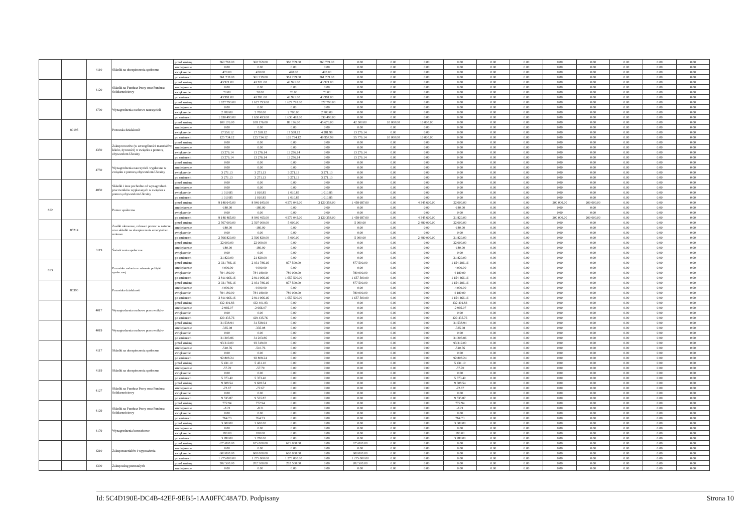| | | 4110 | Składki na ubezpieczenia społeczne | przed zmianą | 360 769.00 | 360 769.00 | 360 769.00 | 360 769.00 | 0.00 | 0.00 | 0.00 | 0.00 | 0.00 | 0.00 | 0.00 | 0.00 | 0.00 | 0.00 | 0.00 |
| | | | | zmniejszenie | 0.00 | 0.00 | 0.00 | 0.00 | 0.00 | 0.00 | 0.00 | 0.00 | 0.00 | 0.00 | 0.00 | 0.00 | 0.00 | 0.00 | 0.00 |
| | | | | zwiększenie | 470.00 | 470.00 | 470.00 | 470.00 | 0.00 | 0.00 | 0.00 | 0.00 | 0.00 | 0.00 | 0.00 | 0.00 | 0.00 | 0.00 | 0.00 |
| | | | | po zmianach | 361 239.00 | 361 239.00 | 361 239.00 | 361 239.00 | 0.00 | 0.00 | 0.00 | 0.00 | 0.00 | 0.00 | 0.00 | 0.00 | 0.00 | 0.00 | 0.00 |
| | | 4120 | Składki na Fundusz Pracy oraz Fundusz Solidarnościowy | przed zmianą | 43 921.00 | 43 921.00 | 43 921.00 | 43 921.00 | 0.00 | 0.00 | 0.00 | 0.00 | 0.00 | 0.00 | 0.00 | 0.00 | 0.00 | 0.00 | 0.00 |
| | | | | zmniejszenie | 0.00 | 0.00 | 0.00 | 0.00 | 0.00 | 0.00 | 0.00 | 0.00 | 0.00 | 0.00 | 0.00 | 0.00 | 0.00 | 0.00 | 0.00 |
| | | | | zwiększenie | 70.00 | 70.00 | 70.00 | 70.00 | 0.00 | 0.00 | 0.00 | 0.00 | 0.00 | 0.00 | 0.00 | 0.00 | 0.00 | 0.00 | 0.00 |
| | | | | po zmianach | 43 991.00 | 43 991.00 | 43 991.00 | 43 991.00 | 0.00 | 0.00 | 0.00 | 0.00 | 0.00 | 0.00 | 0.00 | 0.00 | 0.00 | 0.00 | 0.00 |
| | | 4790 | Wynagrodzenia osobowe nauczycieli | przed zmianą | 1 627 793.00 | 1 627 793.00 | 1 627 793.00 | 1 627 793.00 | 0.00 | 0.00 | 0.00 | 0.00 | 0.00 | 0.00 | 0.00 | 0.00 | 0.00 | 0.00 | 0.00 |
| | | | | zmniejszenie | 0.00 | 0.00 | 0.00 | 0.00 | 0.00 | 0.00 | 0.00 | 0.00 | 0.00 | 0.00 | 0.00 | 0.00 | 0.00 | 0.00 | 0.00 |
| | | | | zwiększenie | 2 700.00 | 2 700.00 | 2 700.00 | 2 700.00 | 0.00 | 0.00 | 0.00 | 0.00 | 0.00 | 0.00 | 0.00 | 0.00 | 0.00 | 0.00 | 0.00 |
| | | | | po zmianach | 1 630 493.00 | 1 630 493.00 | 1 630 493.00 | 1 630 493.00 | 0.00 | 0.00 | 0.00 | 0.00 | 0.00 | 0.00 | 0.00 | 0.00 | 0.00 | 0.00 | 0.00 |
| | 80195 | | Pozostała działalność | przed zmianą | 108 176.00 | 108 176.00 | 88 176.00 | 45 676.00 | 42 500.00 | 10 000.00 | 10 000.00 | 0.00 | 0.00 | 0.00 | 0.00 | 0.00 | 0.00 | 0.00 | 0.00 |
| | | | | zmniejszenie | 0.00 | 0.00 | 0.00 | 0.00 | 0.00 | 0.00 | 0.00 | 0.00 | 0.00 | 0.00 | 0.00 | 0.00 | 0.00 | 0.00 | 0.00 |
| | | | | zwiększenie | 17 558.12 | 17 558.12 | 17 558.12 | 4 281.98 | 13 276.14 | 0.00 | 0.00 | 0.00 | 0.00 | 0.00 | 0.00 | 0.00 | 0.00 | 0.00 | 0.00 |
| | | | | po zmianach | 125 734.12 | 125 734.12 | 105 734.12 | 49 957.98 | 55 776.14 | 10 000.00 | 10 000.00 | 0.00 | 0.00 | 0.00 | 0.00 | 0.00 | 0.00 | 0.00 | 0.00 |
| | | 4350 | Zakup towarów (w szczególności materiałów, leków, żywności) w związku z pomocą obywatelom Ukrainy | przed zmianą | 0.00 | 0.00 | 0.00 | 0.00 | 0.00 | 0.00 | 0.00 | 0.00 | 0.00 | 0.00 | 0.00 | 0.00 | 0.00 | 0.00 | 0.00 |
| | | | | zmniejszenie | 0.00 | 0.00 | 0.00 | 0.00 | 0.00 | 0.00 | 0.00 | 0.00 | 0.00 | 0.00 | 0.00 | 0.00 | 0.00 | 0.00 | 0.00 |
| | | | | zwiększenie | 13 276.14 | 13 276.14 | 13 276.14 | 0.00 | 13 276.14 | 0.00 | 0.00 | 0.00 | 0.00 | 0.00 | 0.00 | 0.00 | 0.00 | 0.00 | 0.00 |
| | | | | po zmianach | 13 276.14 | 13 276.14 | 13 276.14 | 0.00 | 13 276.14 | 0.00 | 0.00 | 0.00 | 0.00 | 0.00 | 0.00 | 0.00 | 0.00 | 0.00 | 0.00 |
| | | 4750 | Wynagrodzenia nauczycieli wypłacane w związku z pomocą obywatelom Ukrainy | przed zmianą | 0.00 | 0.00 | 0.00 | 0.00 | 0.00 | 0.00 | 0.00 | 0.00 | 0.00 | 0.00 | 0.00 | 0.00 | 0.00 | 0.00 | 0.00 |
| | | | | zmniejszenie | 0.00 | 0.00 | 0.00 | 0.00 | 0.00 | 0.00 | 0.00 | 0.00 | 0.00 | 0.00 | 0.00 | 0.00 | 0.00 | 0.00 | 0.00 |
| | | | | zwiększenie | 3 271.13 | 3 271.13 | 3 271.13 | 3 271.13 | 0.00 | 0.00 | 0.00 | 0.00 | 0.00 | 0.00 | 0.00 | 0.00 | 0.00 | 0.00 | 0.00 |
| | | | | po zmianach | 3 271.13 | 3 271.13 | 3 271.13 | 3 271.13 | 0.00 | 0.00 | 0.00 | 0.00 | 0.00 | 0.00 | 0.00 | 0.00 | 0.00 | 0.00 | 0.00 |
| | | 4850 | Składki i inne pochodne od wynagrodzeń pracowników wypłacanych w związku z pomocą obywatelom Ukrainy | przed zmianą | 0.00 | 0.00 | 0.00 | 0.00 | 0.00 | 0.00 | 0.00 | 0.00 | 0.00 | 0.00 | 0.00 | 0.00 | 0.00 | 0.00 | 0.00 |
| | | | | zmniejszenie | 0.00 | 0.00 | 0.00 | 0.00 | 0.00 | 0.00 | 0.00 | 0.00 | 0.00 | 0.00 | 0.00 | 0.00 | 0.00 | 0.00 | 0.00 |
| | | | | zwiększenie | 1 010.85 | 1 010.85 | 1 010.85 | 1 010.85 | 0.00 | 0.00 | 0.00 | 0.00 | 0.00 | 0.00 | 0.00 | 0.00 | 0.00 | 0.00 | 0.00 |
| | | | | po zmianach | 1 010.85 | 1 010.85 | 1 010.85 | 1 010.85 | 0.00 | 0.00 | 0.00 | 0.00 | 0.00 | 0.00 | 0.00 | 0.00 | 0.00 | 0.00 | 0.00 |
| 852 | | | Pomoc społeczna | przed zmianą | 9 146 645.00 | 8 946 645.00 | 4 579 045.00 | 3 120 358.00 | 1 458 687.00 | 0.00 | 4 345 600.00 | 22 000.00 | 0.00 | 0.00 | 200 000.00 | 200 000.00 | 0.00 | 0.00 | 0.00 |
| | | | | zmniejszenie | -180.00 | -180.00 | 0.00 | 0.00 | 0.00 | 0.00 | 0.00 | -180.00 | 0.00 | 0.00 | 0.00 | 0.00 | 0.00 | 0.00 | 0.00 |
| | | | | zwiększenie | 0.00 | 0.00 | 0.00 | 0.00 | 0.00 | 0.00 | 0.00 | 0.00 | 0.00 | 0.00 | 0.00 | 0.00 | 0.00 | 0.00 | 0.00 |
| | | | | po zmianach | 9 146 465.00 | 8 946 465.00 | 4 579 045.00 | 3 120 358.00 | 1 458 687.00 | 0.00 | 4 345 600.00 | 21 820.00 | 0.00 | 0.00 | 200 000.00 | 200 000.00 | 0.00 | 0.00 | 0.00 |
| | 85214 | | Zasiłki okresowe, celowe i pomoc w naturze oraz składki na ubezpieczenia emerytalne i rentowe | przed zmianą | 2 507 000.00 | 2 507 000.00 | 5 000.00 | 0.00 | 5 000.00 | 0.00 | 2 480 000.00 | 22 000.00 | 0.00 | 0.00 | 0.00 | 0.00 | 0.00 | 0.00 | 0.00 |
| | | | | zmniejszenie | -180.00 | -180.00 | 0.00 | 0.00 | 0.00 | 0.00 | 0.00 | -180.00 | 0.00 | 0.00 | 0.00 | 0.00 | 0.00 | 0.00 | 0.00 |
| | | | | zwiększenie | 0.00 | 0.00 | 0.00 | 0.00 | 0.00 | 0.00 | 0.00 | 0.00 | 0.00 | 0.00 | 0.00 | 0.00 | 0.00 | 0.00 | 0.00 |
| | | | | po zmianach | 2 506 820.00 | 2 506 820.00 | 5 000.00 | 0.00 | 5 000.00 | 0.00 | 2 480 000.00 | 21 820.00 | 0.00 | 0.00 | 0.00 | 0.00 | 0.00 | 0.00 | 0.00 |
| | | 3119 | Świadczenia społeczne | przed zmianą | 22 000.00 | 22 000.00 | 0.00 | 0.00 | 0.00 | 0.00 | 0.00 | 22 000.00 | 0.00 | 0.00 | 0.00 | 0.00 | 0.00 | 0.00 | 0.00 |
| | | | | zmniejszenie | -180.00 | -180.00 | 0.00 | 0.00 | 0.00 | 0.00 | 0.00 | -180.00 | 0.00 | 0.00 | 0.00 | 0.00 | 0.00 | 0.00 | 0.00 |
| | | | | zwiększenie | 0.00 | 0.00 | 0.00 | 0.00 | 0.00 | 0.00 | 0.00 | 0.00 | 0.00 | 0.00 | 0.00 | 0.00 | 0.00 | 0.00 | 0.00 |
| | | | | po zmianach | 21 820.00 | 21 820.00 | 0.00 | 0.00 | 0.00 | 0.00 | 0.00 | 21 820.00 | 0.00 | 0.00 | 0.00 | 0.00 | 0.00 | 0.00 | 0.00 |
| 853 | | | Pozostałe zadania w zakresie polityki społecznej | przed zmianą | 2 031 786.16 | 2 031 786.16 | 877 500.00 | 0.00 | 877 500.00 | 0.00 | 0.00 | 1 154 286.16 | 0.00 | 0.00 | 0.00 | 0.00 | 0.00 | 0.00 | 0.00 |
| | | | | zmniejszenie | -4 000.00 | -4 000.00 | 0.00 | 0.00 | 0.00 | 0.00 | 0.00 | -4 000.00 | 0.00 | 0.00 | 0.00 | 0.00 | 0.00 | 0.00 | 0.00 |
| | | | | zwiększenie | 784 180.00 | 784 180.00 | 780 000.00 | 0.00 | 780 000.00 | 0.00 | 0.00 | 4 180.00 | 0.00 | 0.00 | 0.00 | 0.00 | 0.00 | 0.00 | 0.00 |
| | | | | po zmianach | 2 811 966.16 | 2 811 966.16 | 1 657 500.00 | 0.00 | 1 657 500.00 | 0.00 | 0.00 | 1 154 466.16 | 0.00 | 0.00 | 0.00 | 0.00 | 0.00 | 0.00 | 0.00 |
| | 85395 | | Pozostała działalność | przed zmianą | 2 031 786.16 | 2 031 786.16 | 877 500.00 | 0.00 | 877 500.00 | 0.00 | 0.00 | 1 154 286.16 | 0.00 | 0.00 | 0.00 | 0.00 | 0.00 | 0.00 | 0.00 |
| | | | | zmniejszenie | -4 000.00 | -4 000.00 | 0.00 | 0.00 | 0.00 | 0.00 | 0.00 | -4 000.00 | 0.00 | 0.00 | 0.00 | 0.00 | 0.00 | 0.00 | 0.00 |
| | | | | zwiększenie | 784 180.00 | 784 180.00 | 780 000.00 | 0.00 | 780 000.00 | 0.00 | 0.00 | 4 180.00 | 0.00 | 0.00 | 0.00 | 0.00 | 0.00 | 0.00 | 0.00 |
| | | | | po zmianach | 2 811 966.16 | 2 811 966.16 | 1 657 500.00 | 0.00 | 1 657 500.00 | 0.00 | 0.00 | 1 154 466.16 | 0.00 | 0.00 | 0.00 | 0.00 | 0.00 | 0.00 | 0.00 |
| | | 4017 | Wynagrodzenia osobowe pracowników | przed zmianą | 432 401.83 | 432 401.83 | 0.00 | 0.00 | 0.00 | 0.00 | 0.00 | 432 401.83 | 0.00 | 0.00 | 0.00 | 0.00 | 0.00 | 0.00 | 0.00 |
| | | | | zmniejszenie | -2 966.07 | -2 966.07 | 0.00 | 0.00 | 0.00 | 0.00 | 0.00 | -2 966.07 | 0.00 | 0.00 | 0.00 | 0.00 | 0.00 | 0.00 | 0.00 |
| | | | | zwiększenie | 0.00 | 0.00 | 0.00 | 0.00 | 0.00 | 0.00 | 0.00 | 0.00 | 0.00 | 0.00 | 0.00 | 0.00 | 0.00 | 0.00 | 0.00 |
| | | | | po zmianach | 429 435.76 | 429 435.76 | 0.00 | 0.00 | 0.00 | 0.00 | 0.00 | 429 435.76 | 0.00 | 0.00 | 0.00 | 0.00 | 0.00 | 0.00 | 0.00 |
| | | 4019 | Wynagrodzenia osobowe pracowników | przed zmianą | 31 538.94 | 31 538.94 | 0.00 | 0.00 | 0.00 | 0.00 | 0.00 | 31 538.94 | 0.00 | 0.00 | 0.00 | 0.00 | 0.00 | 0.00 | 0.00 |
| | | | | zmniejszenie | -335.08 | -335.08 | 0.00 | 0.00 | 0.00 | 0.00 | 0.00 | -335.08 | 0.00 | 0.00 | 0.00 | 0.00 | 0.00 | 0.00 | 0.00 |
| | | | | zwiększenie | 0.00 | 0.00 | 0.00 | 0.00 | 0.00 | 0.00 | 0.00 | 0.00 | 0.00 | 0.00 | 0.00 | 0.00 | 0.00 | 0.00 | 0.00 |
| | | | | po zmianach | 31 203.86 | 31 203.86 | 0.00 | 0.00 | 0.00 | 0.00 | 0.00 | 31 203.86 | 0.00 | 0.00 | 0.00 | 0.00 | 0.00 | 0.00 | 0.00 |
| | | 4117 | Składki na ubezpieczenia społeczne | przed zmianą | 93 319.00 | 93 319.00 | 0.00 | 0.00 | 0.00 | 0.00 | 0.00 | 93 319.00 | 0.00 | 0.00 | 0.00 | 0.00 | 0.00 | 0.00 | 0.00 |
| | | | | zmniejszenie | -510.76 | -510.76 | 0.00 | 0.00 | 0.00 | 0.00 | 0.00 | -510.76 | 0.00 | 0.00 | 0.00 | 0.00 | 0.00 | 0.00 | 0.00 |
| | | | | zwiększenie | 0.00 | 0.00 | 0.00 | 0.00 | 0.00 | 0.00 | 0.00 | 0.00 | 0.00 | 0.00 | 0.00 | 0.00 | 0.00 | 0.00 | 0.00 |
| | | | | po zmianach | 92 808.24 | 92 808.24 | 0.00 | 0.00 | 0.00 | 0.00 | 0.00 | 92 808.24 | 0.00 | 0.00 | 0.00 | 0.00 | 0.00 | 0.00 | 0.00 |
| | | 4119 | Składki na ubezpieczenia społeczne | przed zmianą | 5 431.10 | 5 431.10 | 0.00 | 0.00 | 0.00 | 0.00 | 0.00 | 5 431.10 | 0.00 | 0.00 | 0.00 | 0.00 | 0.00 | 0.00 | 0.00 |
| | | | | zmniejszenie | -57.70 | -57.70 | 0.00 | 0.00 | 0.00 | 0.00 | 0.00 | -57.70 | 0.00 | 0.00 | 0.00 | 0.00 | 0.00 | 0.00 | 0.00 |
| | | | | zwiększenie | 0.00 | 0.00 | 0.00 | 0.00 | 0.00 | 0.00 | 0.00 | 0.00 | 0.00 | 0.00 | 0.00 | 0.00 | 0.00 | 0.00 | 0.00 |
| | | | | po zmianach | 5 373.40 | 5 373.40 | 0.00 | 0.00 | 0.00 | 0.00 | 0.00 | 5 373.40 | 0.00 | 0.00 | 0.00 | 0.00 | 0.00 | 0.00 | 0.00 |
| | | 4127 | Składki na Fundusz Pracy oraz Fundusz Solidarnościowy | przed zmianą | 9 608.54 | 9 608.54 | 0.00 | 0.00 | 0.00 | 0.00 | 0.00 | 9 608.54 | 0.00 | 0.00 | 0.00 | 0.00 | 0.00 | 0.00 | 0.00 |
| | | | | zmniejszenie | -72.67 | -72.67 | 0.00 | 0.00 | 0.00 | 0.00 | 0.00 | -72.67 | 0.00 | 0.00 | 0.00 | 0.00 | 0.00 | 0.00 | 0.00 |
| | | | | zwiększenie | 0.00 | 0.00 | 0.00 | 0.00 | 0.00 | 0.00 | 0.00 | 0.00 | 0.00 | 0.00 | 0.00 | 0.00 | 0.00 | 0.00 | 0.00 |
| | | | | po zmianach | 9 535.87 | 9 535.87 | 0.00 | 0.00 | 0.00 | 0.00 | 0.00 | 9 535.87 | 0.00 | 0.00 | 0.00 | 0.00 | 0.00 | 0.00 | 0.00 |
| | | 4129 | Składki na Fundusz Pracy oraz Fundusz Solidarnościowy | przed zmianą | 772.94 | 772.94 | 0.00 | 0.00 | 0.00 | 0.00 | 0.00 | 772.94 | 0.00 | 0.00 | 0.00 | 0.00 | 0.00 | 0.00 | 0.00 |
| | | | | zmniejszenie | -8.21 | -8.21 | 0.00 | 0.00 | 0.00 | 0.00 | 0.00 | -8.21 | 0.00 | 0.00 | 0.00 | 0.00 | 0.00 | 0.00 | 0.00 |
| | | | | zwiększenie | 0.00 | 0.00 | 0.00 | 0.00 | 0.00 | 0.00 | 0.00 | 0.00 | 0.00 | 0.00 | 0.00 | 0.00 | 0.00 | 0.00 | 0.00 |
| | | | | po zmianach | 764.73 | 764.73 | 0.00 | 0.00 | 0.00 | 0.00 | 0.00 | 764.73 | 0.00 | 0.00 | 0.00 | 0.00 | 0.00 | 0.00 | 0.00 |
| | | 4179 | Wynagrodzenia bezosobowe | przed zmianą | 3 600.00 | 3 600.00 | 0.00 | 0.00 | 0.00 | 0.00 | 0.00 | 3 600.00 | 0.00 | 0.00 | 0.00 | 0.00 | 0.00 | 0.00 | 0.00 |
| | | | | zmniejszenie | 0.00 | 0.00 | 0.00 | 0.00 | 0.00 | 0.00 | 0.00 | 0.00 | 0.00 | 0.00 | 0.00 | 0.00 | 0.00 | 0.00 | 0.00 |
| | | | | zwiększenie | 180.00 | 180.00 | 0.00 | 0.00 | 0.00 | 0.00 | 0.00 | 180.00 | 0.00 | 0.00 | 0.00 | 0.00 | 0.00 | 0.00 | 0.00 |
| | | | | po zmianach | 3 780.00 | 3 780.00 | 0.00 | 0.00 | 0.00 | 0.00 | 0.00 | 3 780.00 | 0.00 | 0.00 | 0.00 | 0.00 | 0.00 | 0.00 | 0.00 |
| | | 4210 | Zakup materiałów i wyposażenia | przed zmianą | 675 000.00 | 675 000.00 | 675 000.00 | 0.00 | 675 000.00 | 0.00 | 0.00 | 0.00 | 0.00 | 0.00 | 0.00 | 0.00 | 0.00 | 0.00 | 0.00 |
| | | | | zmniejszenie | 0.00 | 0.00 | 0.00 | 0.00 | 0.00 | 0.00 | 0.00 | 0.00 | 0.00 | 0.00 | 0.00 | 0.00 | 0.00 | 0.00 | 0.00 |
| | | | | zwiększenie | 600 000.00 | 600 000.00 | 600 000.00 | 0.00 | 600 000.00 | 0.00 | 0.00 | 0.00 | 0.00 | 0.00 | 0.00 | 0.00 | 0.00 | 0.00 | 0.00 |
| | | | | po zmianach | 1 275 000.00 | 1 275 000.00 | 1 275 000.00 | 0.00 | 1 275 000.00 | 0.00 | 0.00 | 0.00 | 0.00 | 0.00 | 0.00 | 0.00 | 0.00 | 0.00 | 0.00 |
| | | 4300 | Zakup usług pozostałych | przed zmianą | 202 500.00 | 202 500.00 | 202 500.00 | 0.00 | 202 500.00 | 0.00 | 0.00 | 0.00 | 0.00 | 0.00 | 0.00 | 0.00 | 0.00 | 0.00 | 0.00 |
| | | | | zmniejszenie | 0.00 | 0.00 | 0.00 | 0.00 | 0.00 | 0.00 | 0.00 | 0.00 | 0.00 | 0.00 | 0.00 | 0.00 | 0.00 | 0.00 | 0.00 |
Id: 5C4D190E-DC4B-42EF-9EB5-1AA0FFC48A7D. Podpisany Strona 10